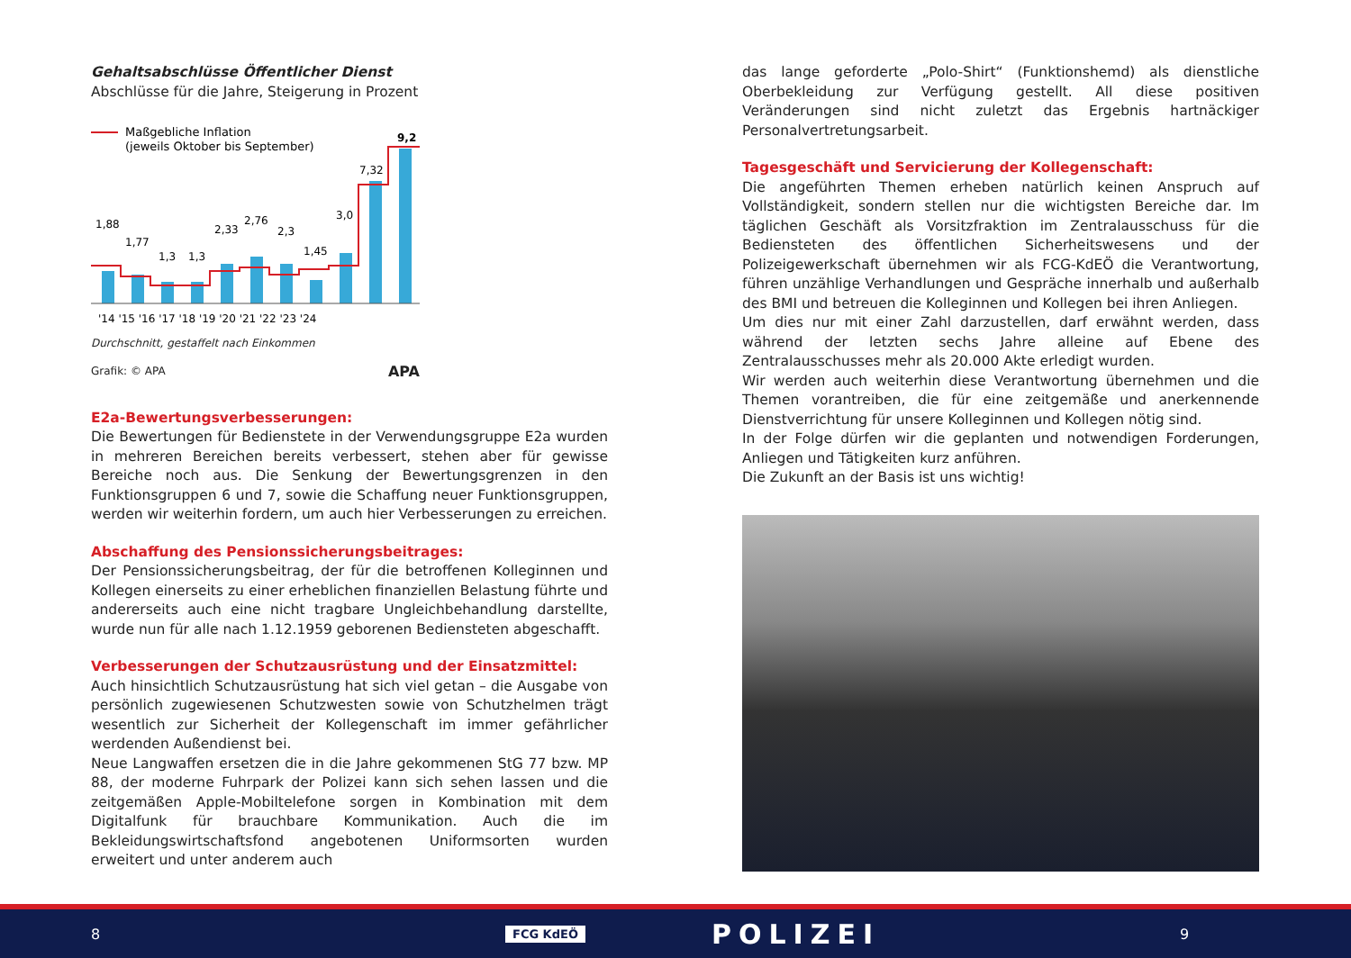Gehaltsabschlüsse Öffentlicher Dienst
Abschlüsse für die Jahre, Steigerung in Prozent
Maßgebliche Inflation
(jeweils Oktober bis September)
1,88
1,77
1,3
1,3
2,33
2,76
2,3
1,45
3,0
7,32
9,2
'14 '15 '16 '17 '18 '19 '20 '21 '22 '23 '24
Durchschnitt, gestaffelt nach Einkommen
Grafik: © APA APA
E2a-Bewertungsverbesserungen:
Die Bewertungen für Bedienstete in der Verwendungsgruppe E2a wurden in mehreren Bereichen bereits verbessert, stehen aber für gewisse Bereiche noch aus. Die Senkung der Bewertungsgrenzen in den Funktionsgruppen 6 und 7, sowie die Schaffung neuer Funktionsgruppen, werden wir weiterhin fordern, um auch hier Verbesserungen zu erreichen.
Abschaffung des Pensionssicherungsbeitrages:
Der Pensionssicherungsbeitrag, der für die betroffenen Kolleginnen und Kollegen einerseits zu einer erheblichen finanziellen Belastung führte und andererseits auch eine nicht tragbare Ungleichbehandlung darstellte, wurde nun für alle nach 1.12.1959 geborenen Bediensteten abgeschafft.
Verbesserungen der Schutzausrüstung und der Einsatzmittel:
Auch hinsichtlich Schutzausrüstung hat sich viel getan – die Ausgabe von persönlich zugewiesenen Schutzwesten sowie von Schutzhelmen trägt wesentlich zur Sicherheit der Kollegenschaft im immer gefährlicher werdenden Außendienst bei.
Neue Langwaffen ersetzen die in die Jahre gekommenen StG 77 bzw. MP 88, der moderne Fuhrpark der Polizei kann sich sehen lassen und die zeitgemäßen Apple-Mobiltelefone sorgen in Kombination mit dem Digitalfunk für brauchbare Kommunikation. Auch die im Bekleidungswirtschaftsfond angebotenen Uniformsorten wurden erweitert und unter anderem auch
das lange geforderte „Polo-Shirt“ (Funktionshemd) als dienstliche Oberbekleidung zur Verfügung gestellt. All diese positiven Veränderungen sind nicht zuletzt das Ergebnis hartnäckiger Personalvertretungsarbeit.
Tagesgeschäft und Servicierung der Kollegenschaft:
Die angeführten Themen erheben natürlich keinen Anspruch auf Vollständigkeit, sondern stellen nur die wichtigsten Bereiche dar. Im täglichen Geschäft als Vorsitzfraktion im Zentralausschuss für die Bediensteten des öffentlichen Sicherheitswesens und der Polizeigewerkschaft übernehmen wir als FCG-KdEÖ die Verantwortung, führen unzählige Verhandlungen und Gespräche innerhalb und außerhalb des BMI und betreuen die Kolleginnen und Kollegen bei ihren Anliegen.
Um dies nur mit einer Zahl darzustellen, darf erwähnt werden, dass während der letzten sechs Jahre alleine auf Ebene des Zentralausschusses mehr als 20.000 Akte erledigt wurden.
Wir werden auch weiterhin diese Verantwortung übernehmen und die Themen vorantreiben, die für eine zeitgemäße und anerkennende Dienstverrichtung für unsere Kolleginnen und Kollegen nötig sind.
In der Folge dürfen wir die geplanten und notwendigen Forderungen, Anliegen und Tätigkeiten kurz anführen.
Die Zukunft an der Basis ist uns wichtig!
8 FCG KdEÖ POLIZEI 9